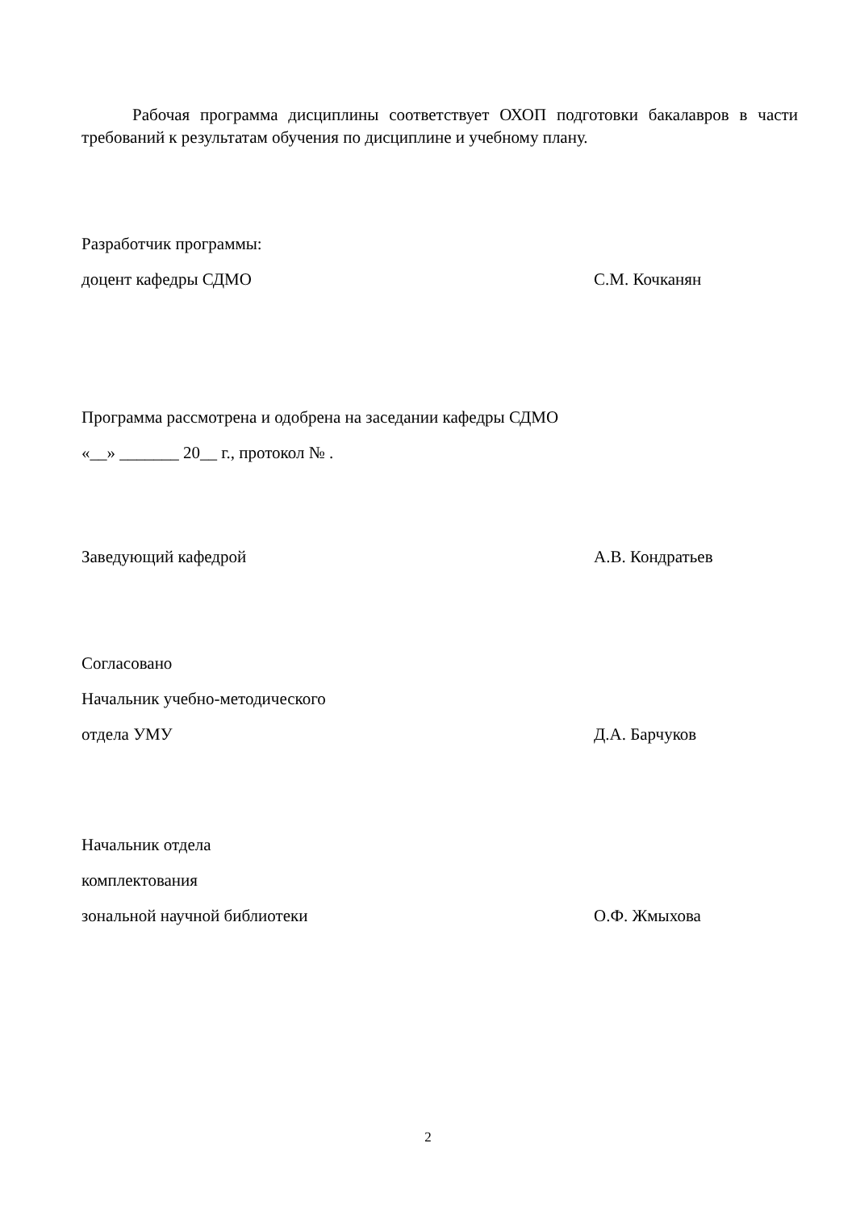Рабочая программа дисциплины соответствует ОХОП подготовки бакалавров в части требований к результатам обучения по дисциплине и учебному плану.
Разработчик программы:
доцент кафедры СДМО С.М. Кочканян
Программа рассмотрена и одобрена на заседании кафедры СДМО
«__» _______ 20__ г., протокол № .
Заведующий кафедрой А.В. Кондратьев
Согласовано
Начальник учебно-методического
отдела УМУ Д.А. Барчуков
Начальник отдела
комплектования
зональной научной библиотеки О.Ф. Жмыхова
2